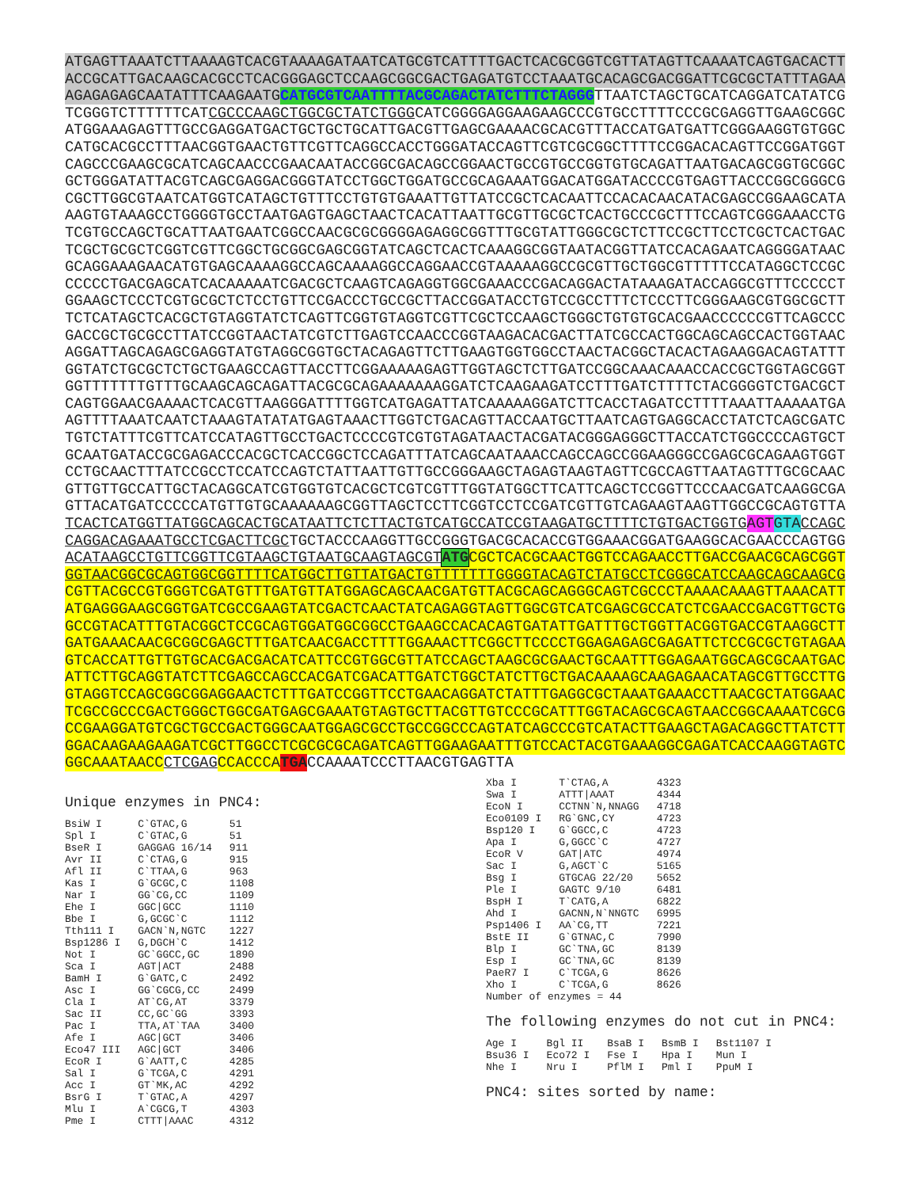ATGAGTTAAATCTTAAAAGTCACGTAAAAGATAATCATGCGTCATTTTGACTCACGCGGTCGTTATAGTTCAAAATCAGTGACACTT ACCGCATTGACAAGCACGCCTCACGGGAGCTCCAAGCGGCGACTGAGATGTCCTAAATGCACAGCGACGGATTCGCGCTATTTAGAA AGAGAGAGCAATATTTCAAGAATG CATGCGTCAATTTTACGCAGACTATCTTTCTAGGGTTAATCTAGCTGCATCAGGATCATATCG TCGGGTCTTTTTTCATCGCCCAAGCTGGCGCTATCTGGGCATCGGGGAGGAAGAAGCCCGTGCCTTTTCCCGCGAGGTTGAAGCGGC ATGGAAAGAGTTTGCCGAGGATGACTGCTGCTGCATTGACGTTGAGCGAAAACGCACGTTTACCATGATGATTCGGGAAGGTGTGGC CATGCACGCCTTTAACGGTGAACTGTTCGTTCAGGCCACCTGGGATACCAGTTCGTCGCGGCTTTTCCGGACACAGTTCCGGATGGT CAGCCCGAAGCGCATCAGCAACCCGAACAATACCGGCGACAGCCGGAACTGCCGTGCCGGTGTGCAGATTAATGACAGCGGTGCGGC GCTGGGATATTACGTCAGCGAGGACGGGTATCCTGGCTGGATGCCGCAGAAATGGACATGGATACCCCGTGAGTTACCCGGCGGGCG CGCTTGGCGTAATCATGGTCATAGCTGTTTCCTGTGTGAAATTGTTATCCGCTCACAATTCCACACAACATACGAGCCGGAAGCATA AAGTGTAAAGCCTGGGGTGCCTAATGAGTGAGCTAACTCACATTAATTGCGTTGCGCTCACTGCCCGCTTTCCAGTCGGGAAACCTG TCGTGCCAGCTGCATTAATGAATCGGCCAACGCGCGGGGAGAGGCGGTTTGCGTATTGGGCGCTCTTCCGCTTCCTCGCTCACTGAC TCGCTGCGCTCGGTCGTTCGGCTGCGGCGAGCGGTATCAGCTCACTCAAAGGCGGTAATACGGTTATCCACAGAATCAGGGGATAAC GCAGGAAAGAACATGTGAGCAAAAGGCCAGCAAAAGGCCAGGAACCGTAAAAAGGCCGCGTTGCTGGCGTTTTTCCATAGGCTCCGC CCCCCTGACGAGCATCACAAAAATCGACGCTCAAGTCAGAGGTGGCGAAACCCGACAGGACTATAAAGATACCAGGCGTTTCCCCCT GGAAGCTCCCTCGTGCGCTCTCCTGTTCCGACCCTGCCGCTTACCGGATACCTGTCCGCCTTTCTCCCTTCGGGAAGCGTGGCGCTT TCTCATAGCTCACGCTGTAGGTATCTCAGTTCGGTGTAGGTCGTTCGCTCCAAGCTGGGCTGTGTGCACGAACCCCCCGTTCAGCCC GACCGCTGCGCCTTATCCGGTAACTATCGTCTTGAGTCCAACCCGGTAAGACACGACTTATCGCCACTGGCAGCAGCCACTGGTAAC AGGATTAGCAGAGCGAGGTATGTAGGCGGTGCTACAGAGTTCTTGAAGTGGTGGCCTAACTACGGCTACACTAGAAGGACAGTATTT GGTATCTGCGCTCTGCTGAAGCCAGTTACCTTCGGAAAAAGAGTTGGTAGCTCTTGATCCGGCAAACAAACCACCGCTGGTAGCGGT GGTTTTTTTGTTTGCAAGCAGCAGATTACGCGCAGAAAAAAAGGATCTCAAGAAGATCCTTTGATCTTTTCTACGGGGTCTGACGCT CAGTGGAACGAAAACTCACGTTAAGGGATTTTGGTCATGAGATTATCAAAAAGGATCTTCACCTAGATCCTTTTAAATTAAAAATGA AGTTTTAAATCAATCTAAAGTATATATGAGTAAACTTGGTCTGACAGTTACCAATGCTTAATCAGTGAGGCACCTATCTCAGCGATC TGTCTATTTCGTTCATCCATAGTTGCCTGACTCCCCGTCGTGTAGATAACTACGATACGGGAGGGCTTACCATCTGGCCCCAGTGCT GCAATGATACCGCGAGACCCACGCTCACCGGCTCCAGATTTATCAGCAATAAACCAGCCAGCCGGAAGGGCCGAGCGCAGAAGTGGT CCTGCAACTTTATCCGCCTCCATCCAGTCTATTAATTGTTGCCGGGAAGCTAGAGTAAGTAGTTCGCCAGTTAATAGTTTGCGCAAC GTTGTTGCCATTGCTACAGGCATCGTGGTGTCACGCTCGTCGTTTGGTATGGCTTCATTCAGCTCCGGTTCCCAACGATCAAGGCGA GTTACATGATCCCCCATGTTGTGCAAAAAAGCGGTTAGCTCCTTCGGTCCTCCGATCGTTGTCAGAAGTAAGTTGGCCGCAGTGTTA TCACTCATGGTTATGGCAGCACTGCATAATTCTCTTACTGTCATGCCATCCGTAAGATGCTTTTCTGTGACTGGTG AGT GTA CCAGC CAGGACAGAAATGCCTCGACTTCGCTGCTACCCAAGGTTGCCGGGTGACGCACACCGTGGAAACGGATGAAGGCACGAACCCAGTGG ACATAAGCCTGTTCGGTTCGTAAGCTGTAATGCAAGTAGCGT ATG CGCTCACGCAACTGGTCCAGAACCTTGACCGAACGCAGCGGT GGTAACGGCGCAGTGGCGGTTTTCATGGCTTGTTATGACTGTTTTTTTGGGGTACAGTCTATGCCTCGGGCATCCAAGCAGCAAGCG CGTTACGCCGTGGGTCGATGTTTGATGTTATGGAGCAGCAACGATGTTACGCAGCAGGGCAGTCGCCCTAAAACAAAGTTAAACATT ATGAGGGAAGCGGTGATCGCCGAAGTATCGACTCAACTATCAGAGGTAGTTGGCGTCATCGAGCGCCATCTCGAACCGACGTTGCTG GCCGTACATTTGTACGGCTCCGCAGTGGATGGCGGCCTGAAGCCACACAGTGATATTGATTTGCTGGTTACGGTGACCGTAAGGCTT GATGAAACAACGCGGCGAGCTTTGATCAACGACCTTTTGGAAACTTCGGCTTCCCCTGGAGAGAGCGAGATTCTCCGCGCTGTAGAA GTCACCATTGTTGTGCACGACGACATCATTCCGTGGCGTTATCCAGCTAAGCGCGAACTGCAATTTGGAGAATGGCAGCGCAATGAC ATTCTTGCAGGTATCTTCGAGCCAGCCACGATCGACATTGATCTGGCTATCTTGCTGACAAAAGCAAGAGAACATAGCGTTGCCTTG GTAGGTCCAGCGGCGGAGGAACTCTTTGATCCGGTTCCTGAACAGGATCTATTTGAGGCGCTAAATGAAACCTTAACGCTATGGAAC TCGCCGCCCGACTGGGCTGGCGATGAGCGAAATGTAGTGCTTACGTTGTCCCGCATTTGGTACAGCGCAGTAACCGGCAAAATCGCG CCGAAGGATGTCGCTGCCGACTGGGCAATGGAGCGCCTGCCGGCCCAGTATCAGCCCGTCATACTTGAAGCTAGACAGGCTTATCTT GGACAAGAAGAAGATCGCTTGGCCTCGCGCGCAGATCAGTTGGAAGAATTTGTCCACTACGTGAAAGGCGAGATCACCAAGGTAGTC GGCAAATAACC CTCGAG CCACCCA TGACCAAAATCCCTTAACGTGAGTTA
Unique enzymes in PNC4:
| BsiW I | C`GTAC,G | 51 |
| Spl I | C`GTAC,G | 51 |
| BseR I | GAGGAG 16/14 | 911 |
| Avr II | C`CTAG,G | 915 |
| Afl II | C`TTAA,G | 963 |
| Kas I | G`GCGC,C | 1108 |
| Nar I | GG`CG,CC | 1109 |
| Ehe I | GGC/GCC | 1110 |
| Bbe I | G,GCGC`C | 1112 |
| Tth111 I | GACN`N,NGTC | 1227 |
| Bsp1286 I | G,DGCH`C | 1412 |
| Not I | GC`GGCC,GC | 1890 |
| Sca I | AGT/ACT | 2488 |
| BamH I | G`GATC,C | 2492 |
| Asc I | GG`CGCG,CC | 2499 |
| Cla I | AT`CG,AT | 3379 |
| Sac II | CC,GC`GG | 3393 |
| Pac I | TTA,AT`TAA | 3400 |
| Afe I | AGC/GCT | 3406 |
| Eco47 III | AGC/GCT | 3406 |
| EcoR I | G`AATT,C | 4285 |
| Sal I | G`TCGA,C | 4291 |
| Acc I | GT`MK,AC | 4292 |
| BsrG I | T`GTAC,A | 4297 |
| Mlu I | A`CGCG,T | 4303 |
| Pme I | CTTT/AAAC | 4312 |
| Xba I | T`CTAG,A | 4323 |
| Swa I | ATTT/AAAT | 4344 |
| EcoN I | CCTNN`N,NNAGG | 4718 |
| Eco0109 I | RG`GNC,CY | 4723 |
| Bsp120 I | G`GGCC,C | 4723 |
| Apa I | G,GGCC`C | 4727 |
| EcoR V | GAT/ATC | 4974 |
| Sac I | G,AGCT`C | 5165 |
| Bsg I | GTGCAG 22/20 | 5652 |
| Ple I | GAGTC 9/10 | 6481 |
| BspH I | T`CATG,A | 6822 |
| Ahd I | GACNN,N`NNGTC | 6995 |
| Psp1406 I | AA`CG,TT | 7221 |
| BstE II | G`GTNAC,C | 7990 |
| Blp I | GC`TNA,GC | 8139 |
| Esp I | GC`TNA,GC | 8139 |
| PaeR7 I | C`TCGA,G | 8626 |
| Xho I | C`TCGA,G | 8626 |
| Number of enzymes = 44 | | |
The following enzymes do not cut in PNC4:
| Age I | Bgl II | BsaB I | BsmB I | Bst1107 I |
| Bsu36 I | Eco72 I | Fse I | Hpa I | Mun I |
| Nhe I | Nru I | PflM I | Pml I | PpuM I |
PNC4: sites sorted by name: